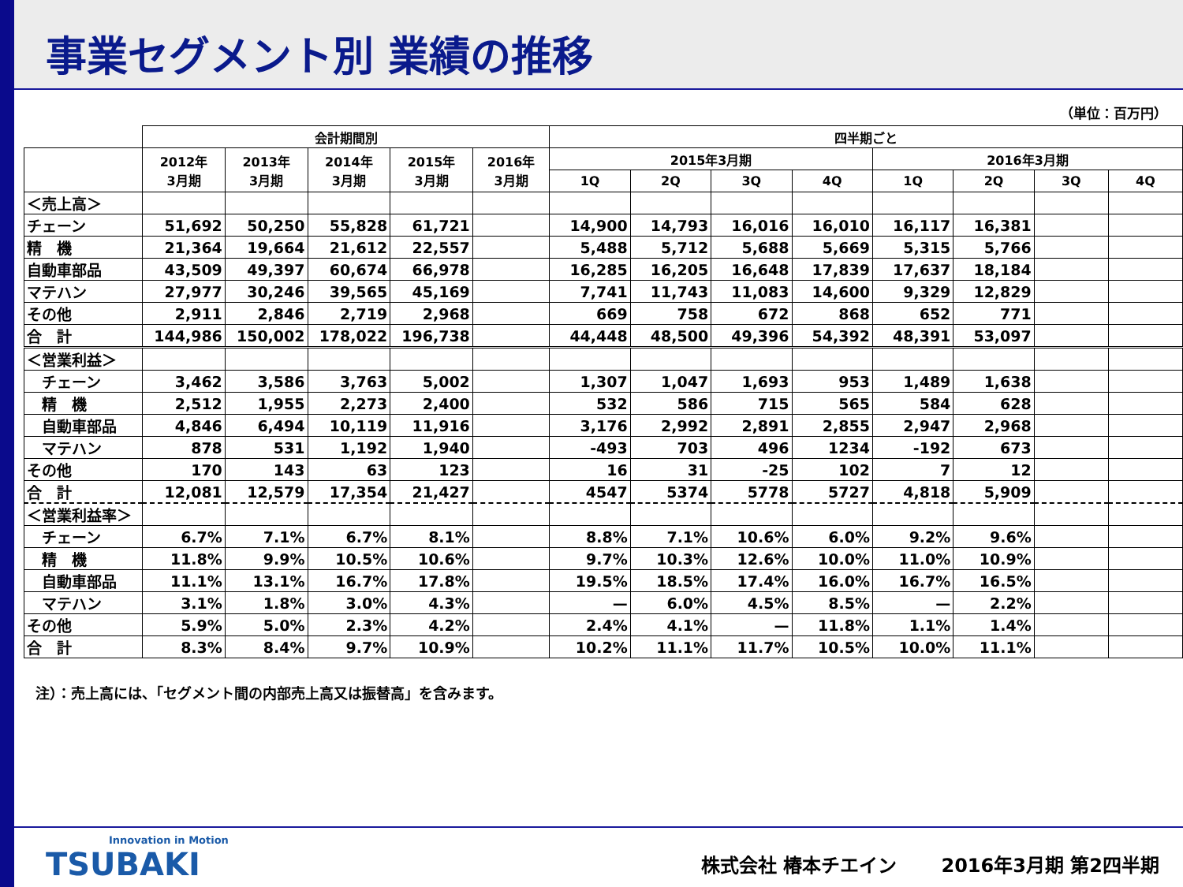事業セグメント別 業績の推移
（単位：百万円）
| | 会計期間別 | | | | | 四半期ごと | | | | | | | |
| --- | --- | --- | --- | --- | --- | --- | --- | --- | --- | --- | --- | --- | --- |
| | 2012年 3月期 | 2013年 3月期 | 2014年 3月期 | 2015年 3月期 | 2016年 3月期 | 2015年3月期 | | | | 2016年3月期 | | | |
| | | | | | | 1Q | 2Q | 3Q | 4Q | 1Q | 2Q | 3Q | 4Q |
| ＜売上高＞ | | | | | | | | | | | | | |
| チェーン | 51,692 | 50,250 | 55,828 | 61,721 | | 14,900 | 14,793 | 16,016 | 16,010 | 16,117 | 16,381 | | |
| 精 機 | 21,364 | 19,664 | 21,612 | 22,557 | | 5,488 | 5,712 | 5,688 | 5,669 | 5,315 | 5,766 | | |
| 自動車部品 | 43,509 | 49,397 | 60,674 | 66,978 | | 16,285 | 16,205 | 16,648 | 17,839 | 17,637 | 18,184 | | |
| マテハン | 27,977 | 30,246 | 39,565 | 45,169 | | 7,741 | 11,743 | 11,083 | 14,600 | 9,329 | 12,829 | | |
| その他 | 2,911 | 2,846 | 2,719 | 2,968 | | 669 | 758 | 672 | 868 | 652 | 771 | | |
| 合 計 | 144,986 | 150,002 | 178,022 | 196,738 | | 44,448 | 48,500 | 49,396 | 54,392 | 48,391 | 53,097 | | |
| ＜営業利益＞ | | | | | | | | | | | | | |
| チェーン | 3,462 | 3,586 | 3,763 | 5,002 | | 1,307 | 1,047 | 1,693 | 953 | 1,489 | 1,638 | | |
| 精 機 | 2,512 | 1,955 | 2,273 | 2,400 | | 532 | 586 | 715 | 565 | 584 | 628 | | |
| 自動車部品 | 4,846 | 6,494 | 10,119 | 11,916 | | 3,176 | 2,992 | 2,891 | 2,855 | 2,947 | 2,968 | | |
| マテハン | 878 | 531 | 1,192 | 1,940 | | -493 | 703 | 496 | 1234 | -192 | 673 | | |
| その他 | 170 | 143 | 63 | 123 | | 16 | 31 | -25 | 102 | 7 | 12 | | |
| 合 計 | 12,081 | 12,579 | 17,354 | 21,427 | | 4547 | 5374 | 5778 | 5727 | 4,818 | 5,909 | | |
| ＜営業利益率＞ | | | | | | | | | | | | | |
| チェーン | 6.7% | 7.1% | 6.7% | 8.1% | | 8.8% | 7.1% | 10.6% | 6.0% | 9.2% | 9.6% | | |
| 精 機 | 11.8% | 9.9% | 10.5% | 10.6% | | 9.7% | 10.3% | 12.6% | 10.0% | 11.0% | 10.9% | | |
| 自動車部品 | 11.1% | 13.1% | 16.7% | 17.8% | | 19.5% | 18.5% | 17.4% | 16.0% | 16.7% | 16.5% | | |
| マテハン | 3.1% | 1.8% | 3.0% | 4.3% | | — | 6.0% | 4.5% | 8.5% | — | 2.2% | | |
| その他 | 5.9% | 5.0% | 2.3% | 4.2% | | 2.4% | 4.1% | — | 11.8% | 1.1% | 1.4% | | |
| 合 計 | 8.3% | 8.4% | 9.7% | 10.9% | | 10.2% | 11.1% | 11.7% | 10.5% | 10.0% | 11.1% | | |
注）：売上高には、「セグメント間の内部売上高又は振替高」を含みます。
Innovation in Motion
TSUBAKI
株式会社 椿本チエイン　　 2016年3月期 第2四半期